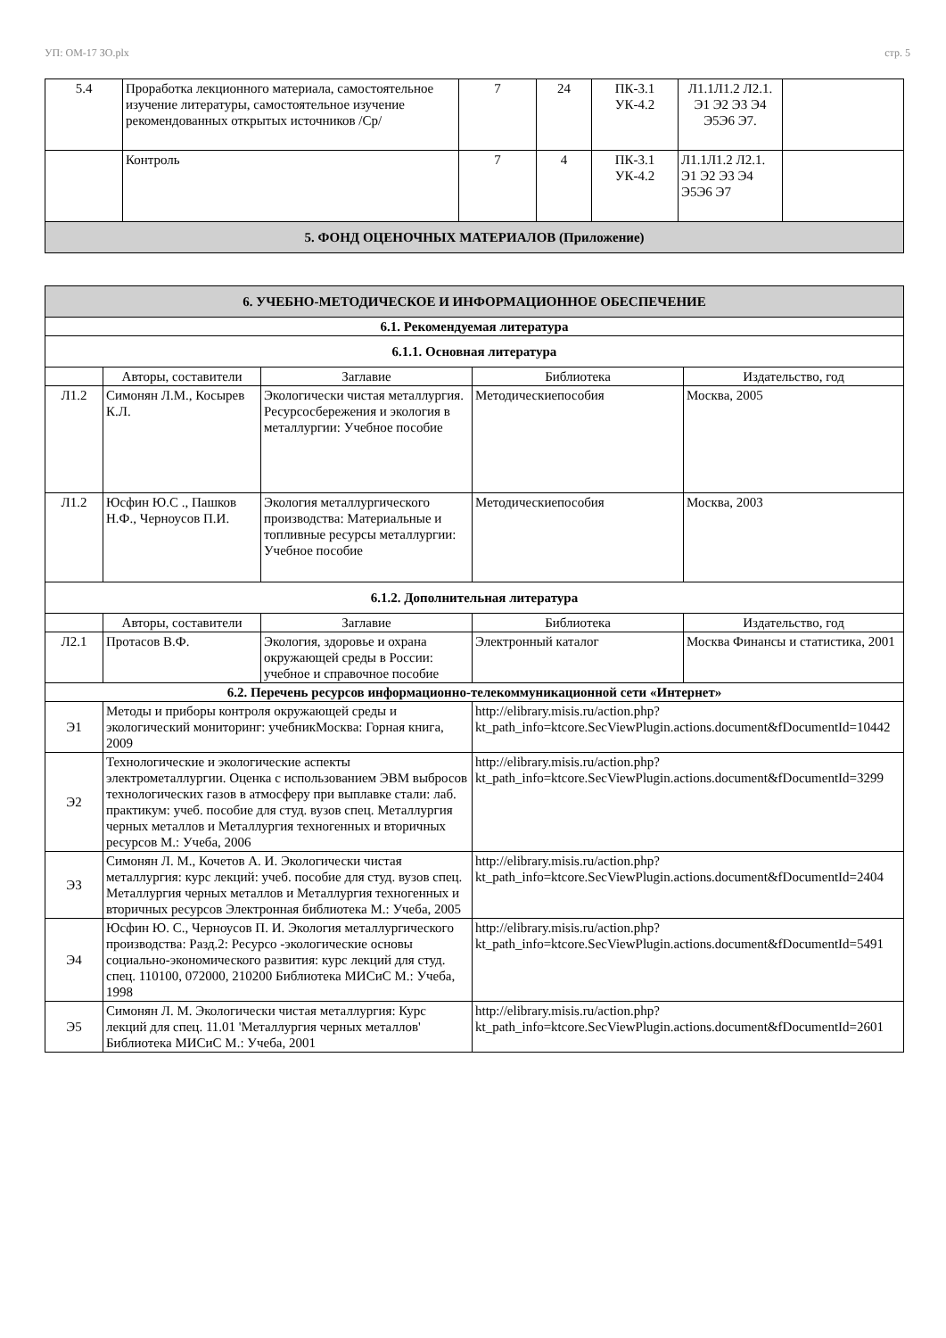УП: ОМ-17 ЗО.plx стр. 5
| 5.4 | Проработка лекционного материала, самостоятельное изучение литературы, самостоятельное изучение рекомендованных открытых источников /Ср/ | 7 | 24 | ПК-3.1 УК-4.2 | Л1.1Л1.2 Л2.1. Э1 Э2 Э3 Э4 Э5Э6 Э7. | |
| | Контроль | 7 | 4 | ПК-3.1 УК-4.2 | Л1.1Л1.2 Л2.1. Э1 Э2 Э3 Э4 Э5Э6 Э7 | |
| 5. ФОНД ОЦЕНОЧНЫХ МАТЕРИАЛОВ (Приложение) | | | | | | |
| 6. УЧЕБНО-МЕТОДИЧЕСКОЕ И ИНФОРМАЦИОННОЕ ОБЕСПЕЧЕНИЕ | | | | |
| 6.1. Рекомендуемая литература | | | | |
| 6.1.1. Основная литература | | | | |
| | Авторы, составители | Заглавие | Библиотека | Издательство, год |
| Л1.2 | Симонян Л.М., Косырев К.Л. | Экологически чистая металлургия. Ресурсосбережения и экология в металлургии: Учебное пособие | Методическиепособия | Москва, 2005 |
| Л1.2 | Юсфин Ю.С ., Пашков Н.Ф., Черноусов П.И. | Экология металлургического производства: Материальные и топливные ресурсы металлургии: Учебное пособие | Методическиепособия | Москва, 2003 |
| 6.1.2. Дополнительная литература | | | | |
| | Авторы, составители | Заглавие | Библиотека | Издательство, год |
| Л2.1 | Протасов В.Ф. | Экология, здоровье и охрана окружающей среды в России: учебное и справочное пособие | Электронный каталог | Москва Финансы и статистика, 2001 |
| 6.2. Перечень ресурсов информационно-телекоммуникационной сети «Интернет» | | | | |
| Э1 | Методы и приборы контроля окружающей среды и экологический мониторинг: учебникМосква: Горная книга, 2009 | | http://elibrary.misis.ru/action.php?kt_path_info=ktcore.SecViewPlugin.actions.document&fDocumentId=10442 | |
| Э2 | Технологические и экологические аспекты электрометаллургии. Оценка с использованием ЭВМ выбросов технологических газов в атмосферу при выплавке стали: лаб. практикум: учеб. пособие для студ. вузов спец. Металлургия черных металлов и Металлургия техногенных и вторичных ресурсов М.: Учеба, 2006 | | http://elibrary.misis.ru/action.php?kt_path_info=ktcore.SecViewPlugin.actions.document&fDocumentId=3299 | |
| Э3 | Симонян Л. М., Кочетов А. И. Экологически чистая металлургия: курс лекций: учеб. пособие для студ. вузов спец. Металлургия черных металлов и Металлургия техногенных и вторичных ресурсов Электронная библиотека М.: Учеба, 2005 | | http://elibrary.misis.ru/action.php?kt_path_info=ktcore.SecViewPlugin.actions.document&fDocumentId=2404 | |
| Э4 | Юсфин Ю. С., Черноусов П. И. Экология металлургического производства: Разд.2: Ресурсо -экологические основы социально-экономического развития: курс лекций для студ. спец. 110100, 072000, 210200 Библиотека МИСиС М.: Учеба, 1998 | | http://elibrary.misis.ru/action.php?kt_path_info=ktcore.SecViewPlugin.actions.document&fDocumentId=5491 | |
| Э5 | Симонян Л. М. Экологически чистая металлургия: Курс лекций для спец. 11.01 'Металлургия черных металлов' Библиотека МИСиС М.: Учеба, 2001 | | http://elibrary.misis.ru/action.php?kt_path_info=ktcore.SecViewPlugin.actions.document&fDocumentId=2601 | |